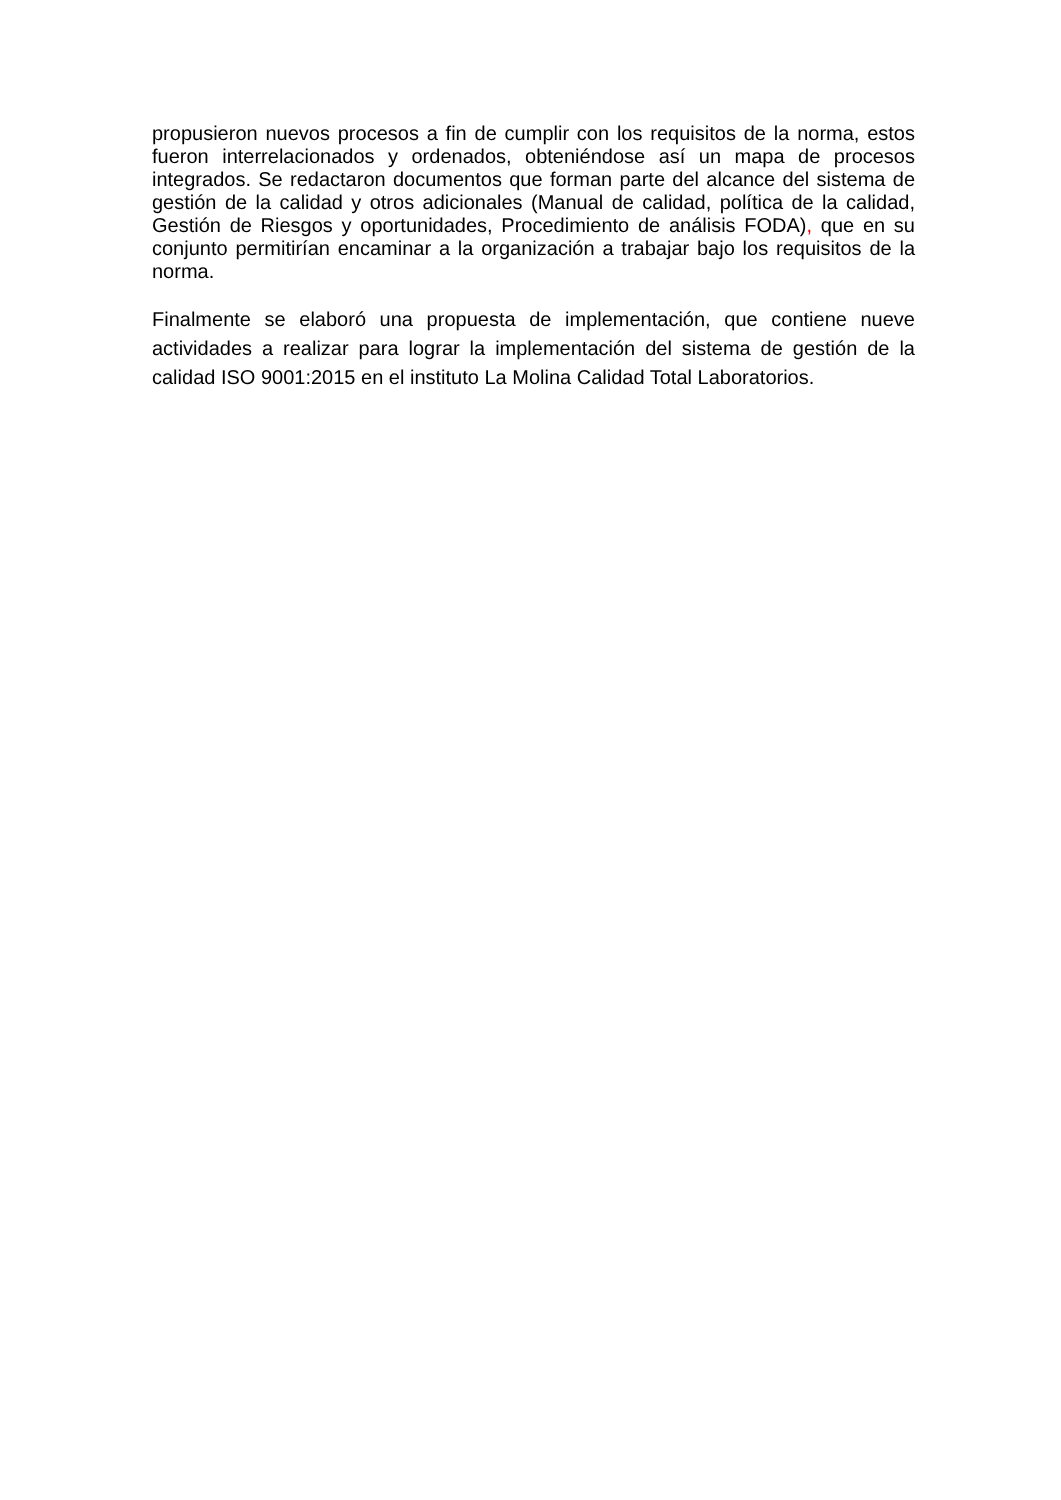propusieron nuevos procesos a fin de cumplir con los requisitos de la norma, estos fueron interrelacionados y ordenados, obteniéndose así un mapa de procesos integrados. Se redactaron documentos que forman parte del alcance del sistema de gestión de la calidad y otros adicionales (Manual de calidad, política de la calidad, Gestión de Riesgos y oportunidades, Procedimiento de análisis FODA), que en su conjunto permitirían encaminar a la organización a trabajar bajo los requisitos de la norma.
Finalmente se elaboró una propuesta de implementación, que contiene nueve actividades a realizar para lograr la implementación del sistema de gestión de la calidad ISO 9001:2015 en el instituto La Molina Calidad Total Laboratorios.